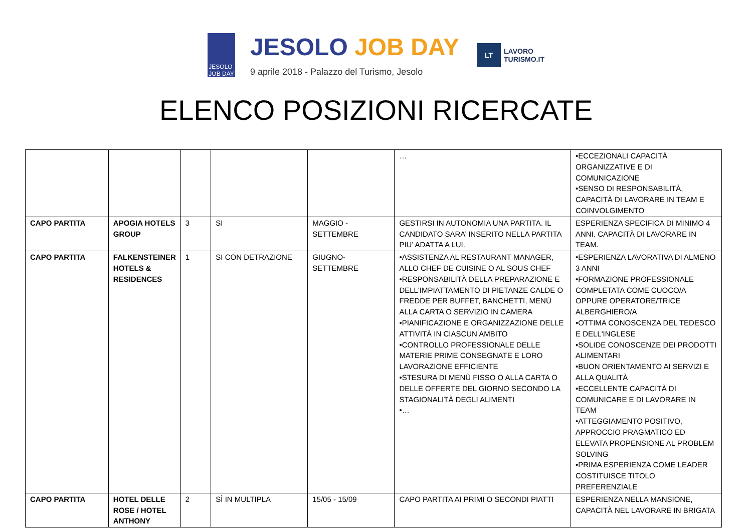JESOLO
JOB DAY
JESOLO JOB DAY
9 aprile 2018 - Palazzo del Turismo, Jesolo
LT LAVORO
TURISMO.IT
ELENCO POSIZIONI RICERCATE
| | | | | | … | •ECCEZIONALI CAPACITÀ ORGANIZZATIVE E DI COMUNICAZIONE •SENSO DI RESPONSABILITÀ, CAPACITÀ DI LAVORARE IN TEAM E COINVOLGIMENTO |
| CAPO PARTITA | APOGIA HOTELS GROUP | 3 | SI | MAGGIO - SETTEMBRE | GESTIRSI IN AUTONOMIA UNA PARTITA. IL CANDIDATO SARA’ INSERITO NELLA PARTITA PIU’ ADATTA A LUI. | ESPERIENZA SPECIFICA DI MINIMO 4 ANNI. CAPACITÀ DI LAVORARE IN TEAM. |
| CAPO PARTITA | FALKENSTEINER HOTELS & RESIDENCES | 1 | SI CON DETRAZIONE | GIUGNO-SETTEMBRE | •ASSISTENZA AL RESTAURANT MANAGER, ALLO CHEF DE CUISINE O AL SOUS CHEF •RESPONSABILITÀ DELLA PREPARAZIONE E DELL'IMPIATTAMENTO DI PIETANZE CALDE O FREDDE PER BUFFET, BANCHETTI, MENÙ ALLA CARTA O SERVIZIO IN CAMERA •PIANIFICAZIONE E ORGANIZZAZIONE DELLE ATTIVITÀ IN CIASCUN AMBITO •CONTROLLO PROFESSIONALE DELLE MATERIE PRIME CONSEGNATE E LORO LAVORAZIONE EFFICIENTE •STESURA DI MENÙ FISSO O ALLA CARTA O DELLE OFFERTE DEL GIORNO SECONDO LA STAGIONALITÀ DEGLI ALIMENTI •… | •ESPERIENZA LAVORATIVA DI ALMENO 3 ANNI •FORMAZIONE PROFESSIONALE COMPLETATA COME CUOCO/A OPPURE OPERATORE/TRICE ALBERGHIERO/A •OTTIMA CONOSCENZA DEL TEDESCO E DELL'INGLESE •SOLIDE CONOSCENZE DEI PRODOTTI ALIMENTARI •BUON ORIENTAMENTO AI SERVIZI E ALLA QUALITÀ •ECCELLENTE CAPACITÀ DI COMUNICARE E DI LAVORARE IN TEAM •ATTEGGIAMENTO POSITIVO, APPROCCIO PRAGMATICO ED ELEVATA PROPENSIONE AL PROBLEM SOLVING •PRIMA ESPERIENZA COME LEADER COSTITUISCE TITOLO PREFERENZIALE |
| CAPO PARTITA | HOTEL DELLE ROSE / HOTEL ANTHONY | 2 | SÌ IN MULTIPLA | 15/05 - 15/09 | CAPO PARTITA AI PRIMI O SECONDI PIATTI | ESPERIENZA NELLA MANSIONE, CAPACITÀ NEL LAVORARE IN BRIGATA |